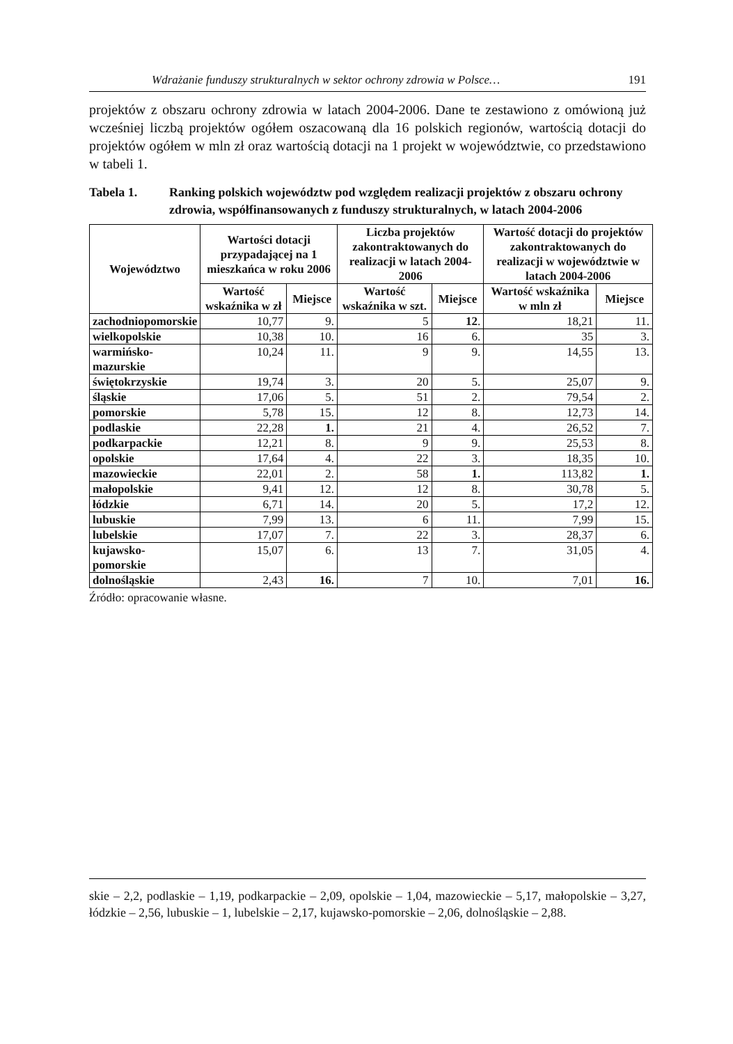Wdrażanie funduszy strukturalnych w sektor ochrony zdrowia w Polsce… 191
projektów z obszaru ochrony zdrowia w latach 2004-2006. Dane te zestawiono z omówioną już wcześniej liczbą projektów ogółem oszacowaną dla 16 polskich regionów, wartością dotacji do projektów ogółem w mln zł oraz wartością dotacji na 1 projekt w województwie, co przedstawiono w tabeli 1.
Tabela 1. Ranking polskich województw pod względem realizacji projektów z obszaru ochrony zdrowia, współfinansowanych z funduszy strukturalnych, w latach 2004-2006
| Województwo | Wartości dotacji przypadającej na 1 mieszkańca w roku 2006 | | Liczba projektów zakontraktowanych do realizacji w latach 2004-2006 | | Wartość dotacji do projektów zakontraktowanych do realizacji w województwie w latach 2004-2006 | |
| --- | --- | --- | --- | --- | --- | --- |
| | Wartość wskaźnika w zł | Miejsce | Wartość wskaźnika w szt. | Miejsce | Wartość wskaźnika w mln zł | Miejsce |
| zachodniopomorskie | 10,77 | 9. | 5 | 12 . | 18,21 | 11. |
| wielkopolskie | 10,38 | 10. | 16 | 6. | 35 | 3. |
| warmińsko- mazurskie | 10,24 | 11. | 9 | 9. | 14,55 | 13. |
| świętokrzyskie | 19,74 | 3. | 20 | 5. | 25,07 | 9. |
| śląskie | 17,06 | 5. | 51 | 2. | 79,54 | 2. |
| pomorskie | 5,78 | 15. | 12 | 8. | 12,73 | 14. |
| podlaskie | 22,28 | 1. | 21 | 4. | 26,52 | 7. |
| podkarpackie | 12,21 | 8. | 9 | 9. | 25,53 | 8. |
| opolskie | 17,64 | 4. | 22 | 3. | 18,35 | 10. |
| mazowieckie | 22,01 | 2. | 58 | 1. | 113,82 | 1. |
| małopolskie | 9,41 | 12. | 12 | 8. | 30,78 | 5. |
| łódzkie | 6,71 | 14. | 20 | 5. | 17,2 | 12. |
| lubuskie | 7,99 | 13. | 6 | 11. | 7,99 | 15. |
| lubelskie | 17,07 | 7. | 22 | 3. | 28,37 | 6. |
| kujawsko- pomorskie | 15,07 | 6. | 13 | 7. | 31,05 | 4. |
| dolnośląskie | 2,43 | 16. | 7 | 10. | 7,01 | 16. |
Źródło: opracowanie własne.
skie – 2,2, podlaskie – 1,19, podkarpackie – 2,09, opolskie – 1,04, mazowieckie – 5,17, małopolskie – 3,27, łódzkie – 2,56, lubuskie – 1, lubelskie – 2,17, kujawsko-pomorskie – 2,06, dolnośląskie – 2,88.